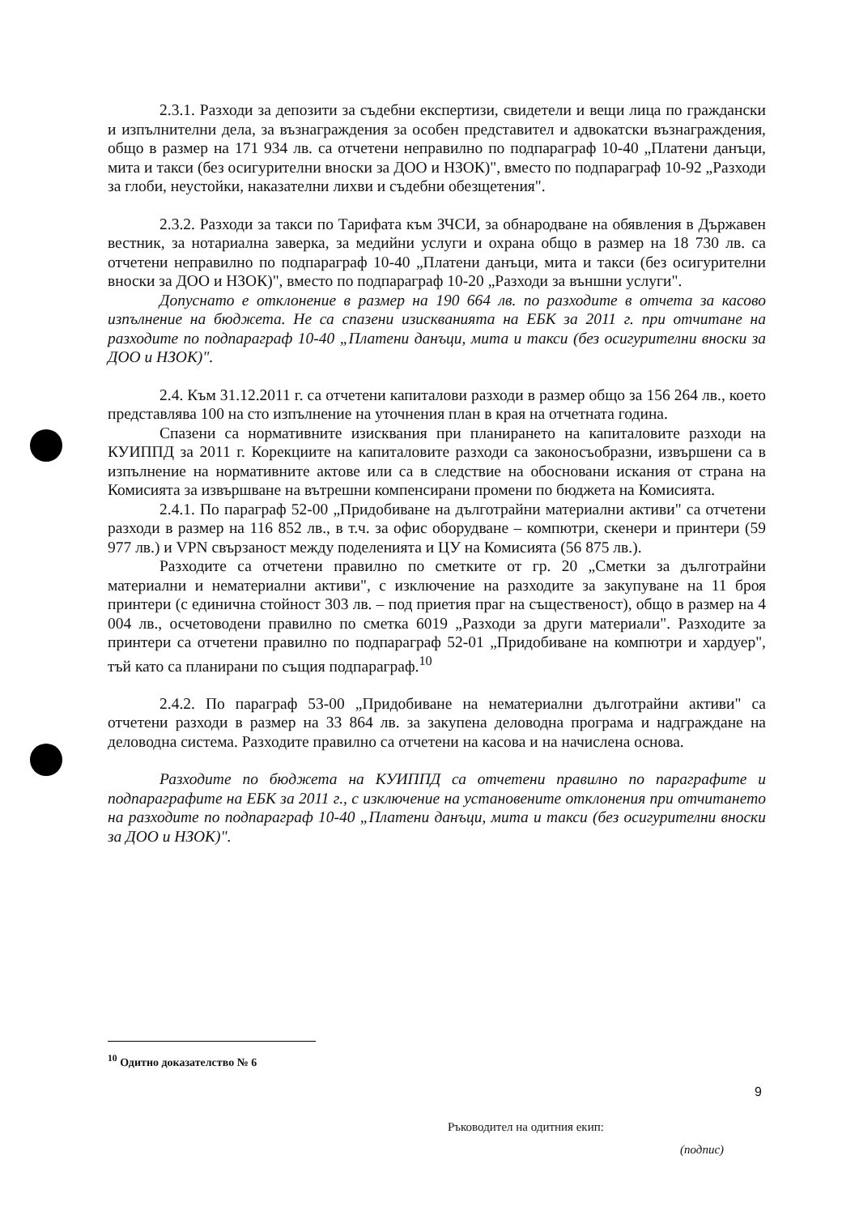2.3.1. Разходи за депозити за съдебни експертизи, свидетели и вещи лица по граждански и изпълнителни дела, за възнаграждения за особен представител и адвокатски възнаграждения, общо в размер на 171 934 лв. са отчетени неправилно по подпараграф 10-40 „Платени данъци, мита и такси (без осигурителни вноски за ДОО и НЗОК)", вместо по подпараграф 10-92 „Разходи за глоби, неустойки, наказателни лихви и съдебни обезщетения".
2.3.2. Разходи за такси по Тарифата към ЗЧСИ, за обнародване на обявления в Държавен вестник, за нотариална заверка, за медийни услуги и охрана общо в размер на 18 730 лв. са отчетени неправилно по подпараграф 10-40 „Платени данъци, мита и такси (без осигурителни вноски за ДОО и НЗОК)", вместо по подпараграф 10-20 „Разходи за външни услуги".
Допуснато е отклонение в размер на 190 664 лв. по разходите в отчета за касово изпълнение на бюджета. Не са спазени изискванията на ЕБК за 2011 г. при отчитане на разходите по подпараграф 10-40 „Платени данъци, мита и такси (без осигурителни вноски за ДОО и НЗОК)".
2.4. Към 31.12.2011 г. са отчетени капиталови разходи в размер общо за 156 264 лв., което представлява 100 на сто изпълнение на уточнения план в края на отчетната година.
Спазени са нормативните изисквания при планирането на капиталовите разходи на КУИППД за 2011 г. Корекциите на капиталовите разходи са законосъобразни, извършени са в изпълнение на нормативните актове или са в следствие на обосновани искания от страна на Комисията за извършване на вътрешни компенсирани промени по бюджета на Комисията.
2.4.1. По параграф 52-00 „Придобиване на дълготрайни материални активи" са отчетени разходи в размер на 116 852 лв., в т.ч. за офис оборудване – компютри, скенери и принтери (59 977 лв.) и VPN свързаност между поделенията и ЦУ на Комисията (56 875 лв.).
Разходите са отчетени правилно по сметките от гр. 20 „Сметки за дълготрайни материални и нематериални активи", с изключение на разходите за закупуване на 11 броя принтери (с единична стойност 303 лв. – под приетия праг на същественост), общо в размер на 4 004 лв., осчетоводени правилно по сметка 6019 „Разходи за други материали". Разходите за принтери са отчетени правилно по подпараграф 52-01 „Придобиване на компютри и хардуер", тъй като са планирани по същия подпараграф.<sup>10</sup>
2.4.2. По параграф 53-00 „Придобиване на нематериални дълготрайни активи" са отчетени разходи в размер на 33 864 лв. за закупена деловодна програма и надграждане на деловодна система. Разходите правилно са отчетени на касова и на начислена основа.
Разходите по бюджета на КУИППД са отчетени правилно по параграфите и подпараграфите на ЕБК за 2011 г., с изключение на установените отклонения при отчитането на разходите по подпараграф 10-40 „Платени данъци, мита и такси (без осигурителни вноски за ДОО и НЗОК)".
<sup>10</sup> Одитно доказателство № 6
9
Ръководител на одитния екип:
(подпис)